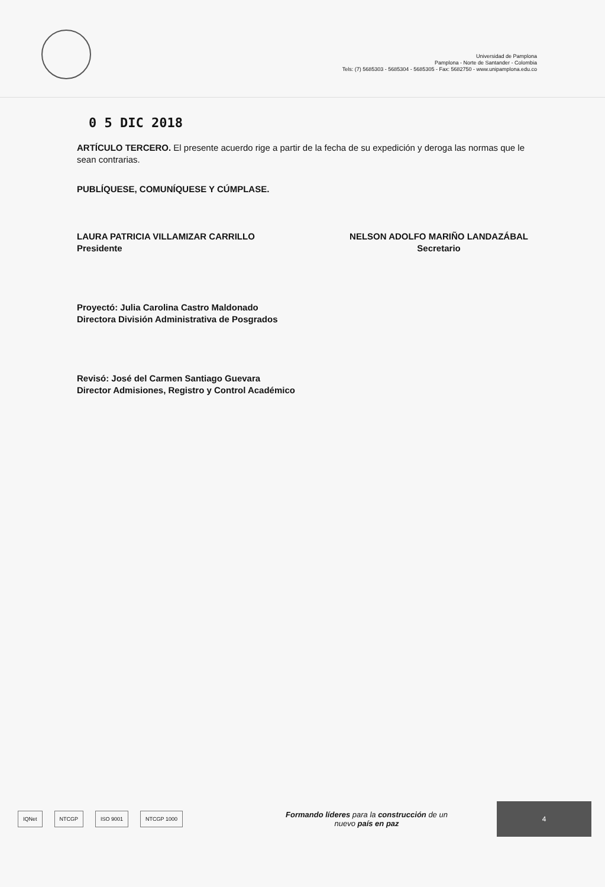Universidad de Pamplona
Pamplona - Norte de Santander - Colombia
Tels: (7) 5685303 - 5685304 - 5685305 - Fax: 5682750 - www.unipamplona.edu.co
0 5 DIC 2018
ARTÍCULO TERCERO. El presente acuerdo rige a partir de la fecha de su expedición y deroga las normas que le sean contrarias.
PUBLÍQUESE, COMUNÍQUESE Y CÚMPLASE.
LAURA PATRICIA VILLAMIZAR CARRILLO
Presidente
NELSON ADOLFO MARIÑO LANDAZÁBAL
Secretario
Proyectó: Julia Carolina Castro Maldonado
Directora División Administrativa de Posgrados
Revisó: José del Carmen Santiago Guevara
Director Admisiones, Registro y Control Académico
IQNet NTCGP ISO 9001 NTCGP 1000
Formando líderes para la construcción de un
nuevo país en paz
4